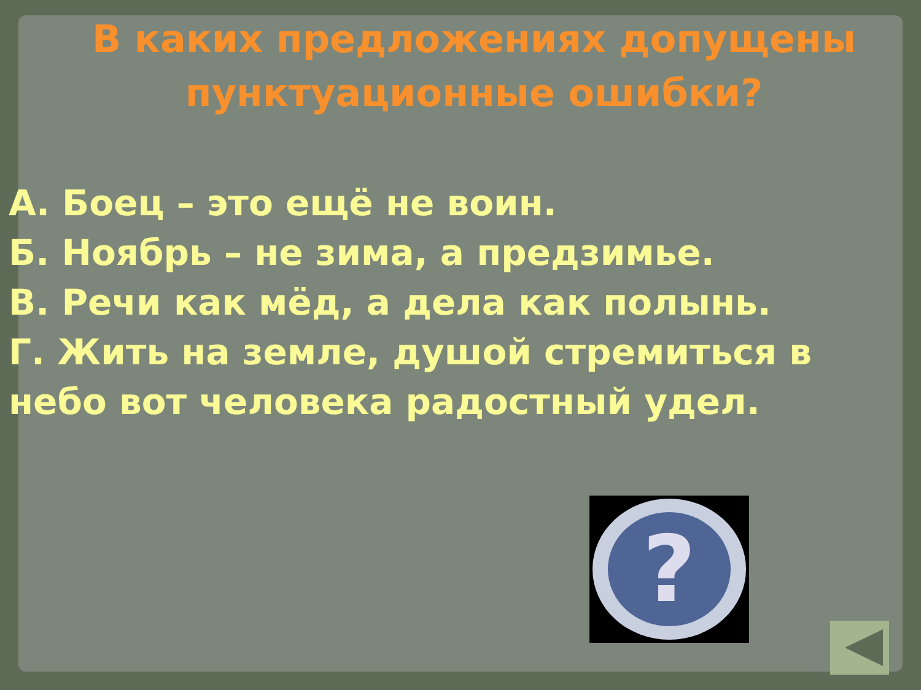В каких предложениях допущены пунктуационные ошибки?
А. Боец – это ещё не воин.
Б. Ноябрь – не зима, а предзимье.
В. Речи как мёд, а дела как полынь.
Г. Жить на земле, душой стремиться в небо вот человека радостный удел.
?